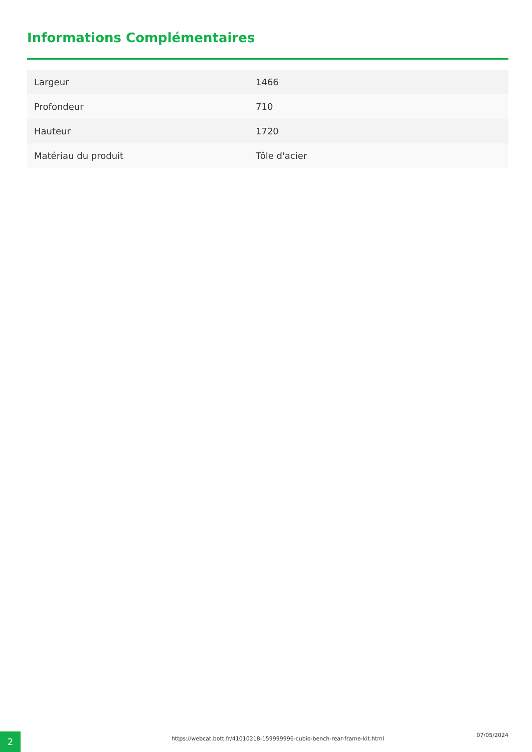Informations Complémentaires
| Largeur | 1466 |
| Profondeur | 710 |
| Hauteur | 1720 |
| Matériau du produit | Tôle d'acier |
2
https://webcat.bott.fr/41010218-159999996-cubio-bench-rear-frame-kit.html
07/05/2024